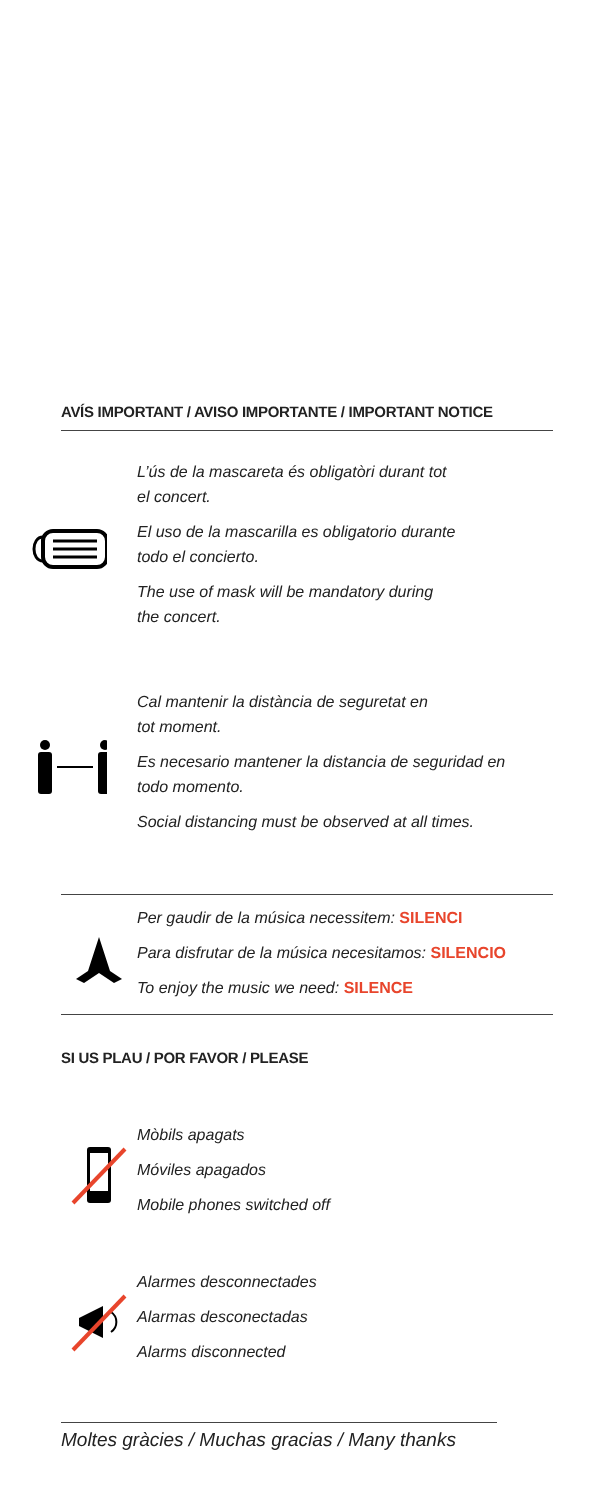AVÍS IMPORTANT / AVISO IMPORTANTE / IMPORTANT NOTICE
L’ús de la mascareta és obligatòri durant tot
el concert.
El uso de la mascarilla es obligatorio durante
todo el concierto.
The use of mask will be mandatory during
the concert.
Cal mantenir la distància de seguretat en
tot moment.
Es necesario mantener la distancia de seguridad en
todo momento.
Social distancing must be observed at all times.
Per gaudir de la música necessitem: SILENCI
Para disfrutar de la música necesitamos: SILENCIO
To enjoy the music we need: SILENCE
SI US PLAU / POR FAVOR / PLEASE
Mòbils apagats
Móviles apagados
Mobile phones switched off
Alarmes desconnectades
Alarmas desconectadas
Alarms disconnected
Moltes gràcies / Muchas gracias / Many thanks